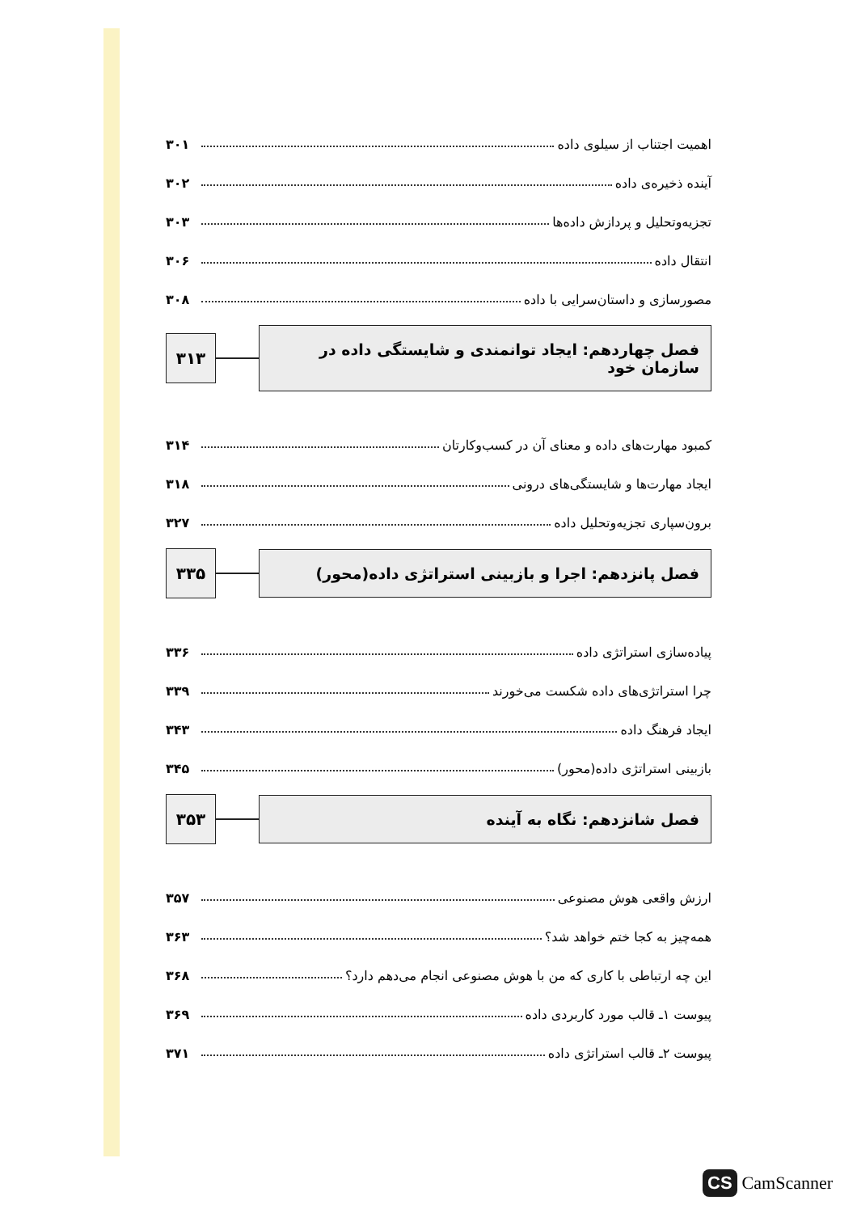اهمیت اجتناب از سیلوی داده ۳۰۱
آینده ذخیره‌ی داده ۳۰۲
تجزیه‌وتحلیل و پردازش داده‌ها ۳۰۳
انتقال داده ۳۰۶
مصورسازی و داستان‌سرایی با داده ۳۰۸
فصل چهاردهم: ایجاد توانمندی و شایستگی داده در سازمان خود
۳۱۳
کمبود مهارت‌های داده و معنای آن در کسب‌وکارتان ۳۱۴
ایجاد مهارت‌ها و شایستگی‌های درونی ۳۱۸
برون‌سپاری تجزیه‌وتحلیل داده ۳۲۷
فصل پانزدهم: اجرا و بازبینی استراتژی داده(محور)
۳۳۵
پیاده‌سازی استراتژی داده ۳۳۶
چرا استراتژی‌های داده شکست می‌خورند ۳۳۹
ایجاد فرهنگ داده ۳۴۳
بازبینی استراتژی داده(محور) ۳۴۵
فصل شانزدهم: نگاه به آینده
۳۵۳
ارزش واقعی هوش مصنوعی ۳۵۷
همه‌چیز به کجا ختم خواهد شد؟ ۳۶۳
این چه ارتباطی با کاری که من با هوش مصنوعی انجام می‌دهم دارد؟ ۳۶۸
پیوست ۱ـ قالب مورد کاربردی داده ۳۶۹
پیوست ۲ـ قالب استراتژی داده ۳۷۱
CS CamScanner